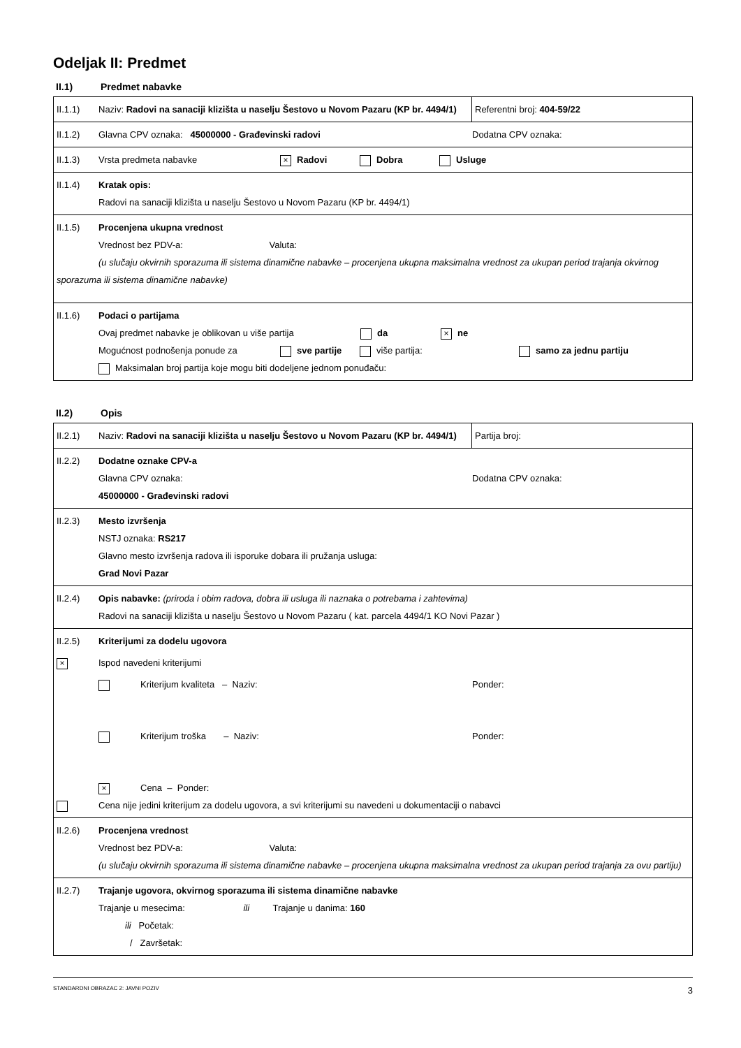Odeljak II: Predmet
II.1) Predmet nabavke
| II.1.1) Naziv: Radovi na sanaciji klizišta u naselju Šestovo u Novom Pazaru (KP br. 4494/1) | Referentni broj: 404-59/22 |
| II.1.2) Glavna CPV oznaka: 45000000 - Građevinski radovi Dodatna CPV oznaka: | |
| II.1.3) Vrsta predmeta nabavke × Radovi Dobra Usluge | |
| II.1.4) Kratak opis: Radovi na sanaciji klizišta u naselju Šestovo u Novom Pazaru (KP br. 4494/1) | |
| II.1.5) Procenjena ukupna vrednost Vrednost bez PDV-a: Valuta: (u slučaju okvirnih sporazuma ili sistema dinamične nabavke – procenjena ukupna maksimalna vrednost za ukupan period trajanja okvirnog sporazuma ili sistema dinamične nabavke) | |
| II.1.6) Podaci o partijama Ovaj predmet nabavke je oblikovan u više partija da × ne Mogućnost podnošenja ponude za sve partije više partija: samo za jednu partiju Maksimalan broj partija koje mogu biti dodeljene jednom ponuđaču: | |
II.2) Opis
| II.2.1) Naziv: Radovi na sanaciji klizišta u naselju Šestovo u Novom Pazaru (KP br. 4494/1) | Partija broj: |
| II.2.2) Dodatne oznake CPV-a Glavna CPV oznaka: Dodatna CPV oznaka: 45000000 - Građevinski radovi | |
| II.2.3) Mesto izvršenja NSTJ oznaka: RS217 Glavno mesto izvršenja radova ili isporuke dobara ili pružanja usluga: Grad Novi Pazar | |
| II.2.4) Opis nabavke: (priroda i obim radova, dobra ili usluga ili naznaka o potrebama i zahtevima) Radovi na sanaciji klizišta u naselju Šestovo u Novom Pazaru ( kat. parcela 4494/1 KO Novi Pazar ) | |
| II.2.5) Kriterijumi za dodelu ugovora × Ispod navedeni kriterijumi Kriterijum kvaliteta – Naziv: Ponder: Kriterijum troška – Naziv: Ponder: × Cena – Ponder: Cena nije jedini kriterijum za dodelu ugovora, a svi kriterijumi su navedeni u dokumentaciji o nabavci | |
| II.2.6) Procenjena vrednost Vrednost bez PDV-a: Valuta: (u slučaju okvirnih sporazuma ili sistema dinamične nabavke – procenjena ukupna maksimalna vrednost za ukupan period trajanja za ovu partiju) | |
| II.2.7) Trajanje ugovora, okvirnog sporazuma ili sistema dinamične nabavke Trajanje u mesecima: ili Trajanje u danima: 160 ili Početak: / Završetak: | |
STANDARDNI OBRAZAC 2: JAVNI POZIV 3